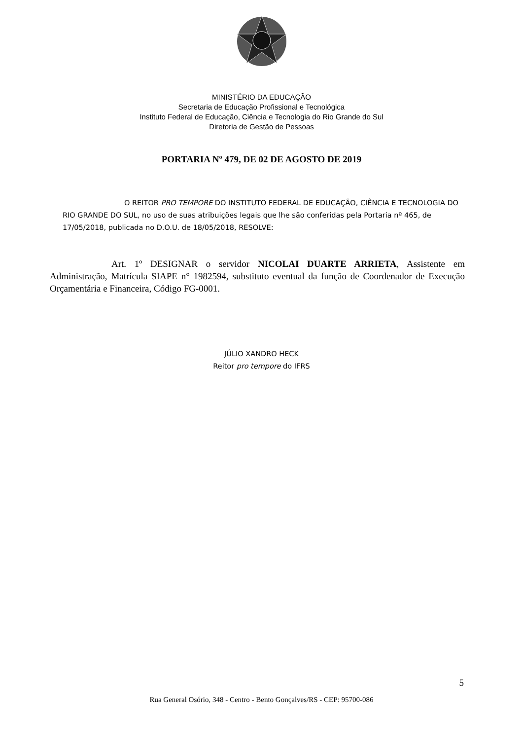MINISTÉRIO DA EDUCAÇÃO
Secretaria de Educação Profissional e Tecnológica
Instituto Federal de Educação, Ciência e Tecnologia do Rio Grande do Sul
Diretoria de Gestão de Pessoas
PORTARIA Nº 479, DE 02 DE AGOSTO DE 2019
O REITOR PRO TEMPORE DO INSTITUTO FEDERAL DE EDUCAÇÃO, CIÊNCIA E TECNOLOGIA DO RIO GRANDE DO SUL, no uso de suas atribuições legais que lhe são conferidas pela Portaria nº 465, de 17/05/2018, publicada no D.O.U. de 18/05/2018, RESOLVE:
Art. 1º DESIGNAR o servidor NICOLAI DUARTE ARRIETA, Assistente em Administração, Matrícula SIAPE n° 1982594, substituto eventual da função de Coordenador de Execução Orçamentária e Financeira, Código FG-0001.
JÚLIO XANDRO HECK
Reitor pro tempore do IFRS
5
Rua General Osório, 348 - Centro - Bento Gonçalves/RS - CEP: 95700-086